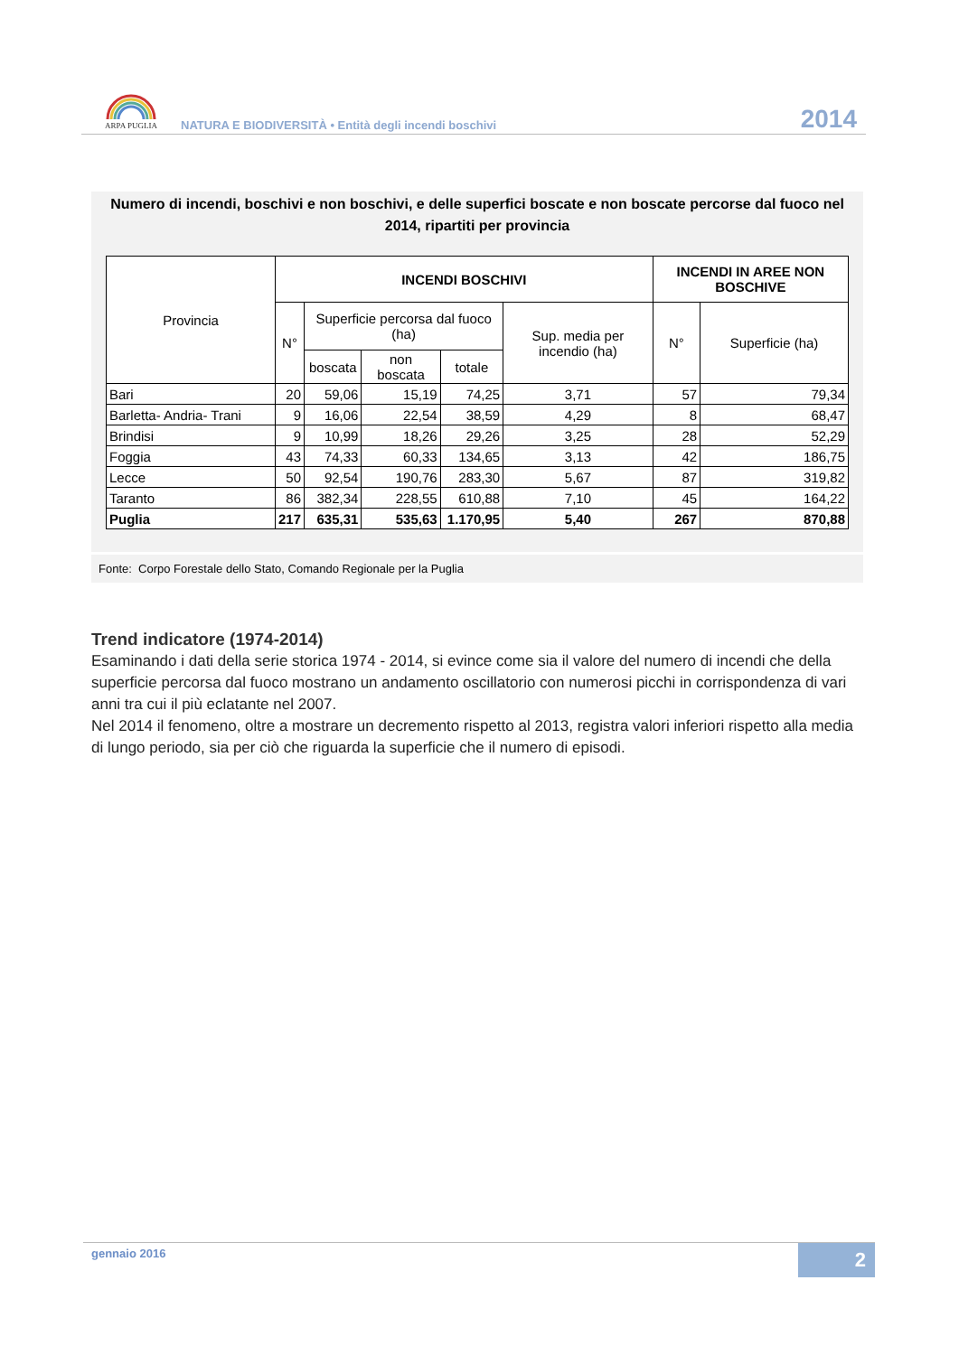ARPA PUGLIA
NATURA E BIODIVERSITÀ • Entità degli incendi boschivi
2014
Numero di incendi, boschivi e non boschivi, e delle superfici boscate e non boscate percorse dal fuoco nel 2014, ripartiti per provincia
| Provincia | INCENDI BOSCHIVI | | | | | INCENDI IN AREE NON BOSCHIVE | |
| --- | --- | --- | --- | --- | --- | --- | --- |
| | N° | Superficie percorsa dal fuoco (ha) | | | Sup. media per incendio (ha) | N° | Superficie (ha) |
| | | boscata | non boscata | totale | | | |
| Bari | 20 | 59,06 | 15,19 | 74,25 | 3,71 | 57 | 79,34 |
| Barletta- Andria- Trani | 9 | 16,06 | 22,54 | 38,59 | 4,29 | 8 | 68,47 |
| Brindisi | 9 | 10,99 | 18,26 | 29,26 | 3,25 | 28 | 52,29 |
| Foggia | 43 | 74,33 | 60,33 | 134,65 | 3,13 | 42 | 186,75 |
| Lecce | 50 | 92,54 | 190,76 | 283,30 | 5,67 | 87 | 319,82 |
| Taranto | 86 | 382,34 | 228,55 | 610,88 | 7,10 | 45 | 164,22 |
| Puglia | 217 | 635,31 | 535,63 | 1.170,95 | 5,40 | 267 | 870,88 |
Fonte: Corpo Forestale dello Stato, Comando Regionale per la Puglia
Trend indicatore (1974-2014)
Esaminando i dati della serie storica 1974 - 2014, si evince come sia il valore del numero di incendi che della superficie percorsa dal fuoco mostrano un andamento oscillatorio con numerosi picchi in corrispondenza di vari anni tra cui il più eclatante nel 2007.
Nel 2014 il fenomeno, oltre a mostrare un decremento rispetto al 2013, registra valori inferiori rispetto alla media di lungo periodo, sia per ciò che riguarda la superficie che il numero di episodi.
gennaio 2016
2